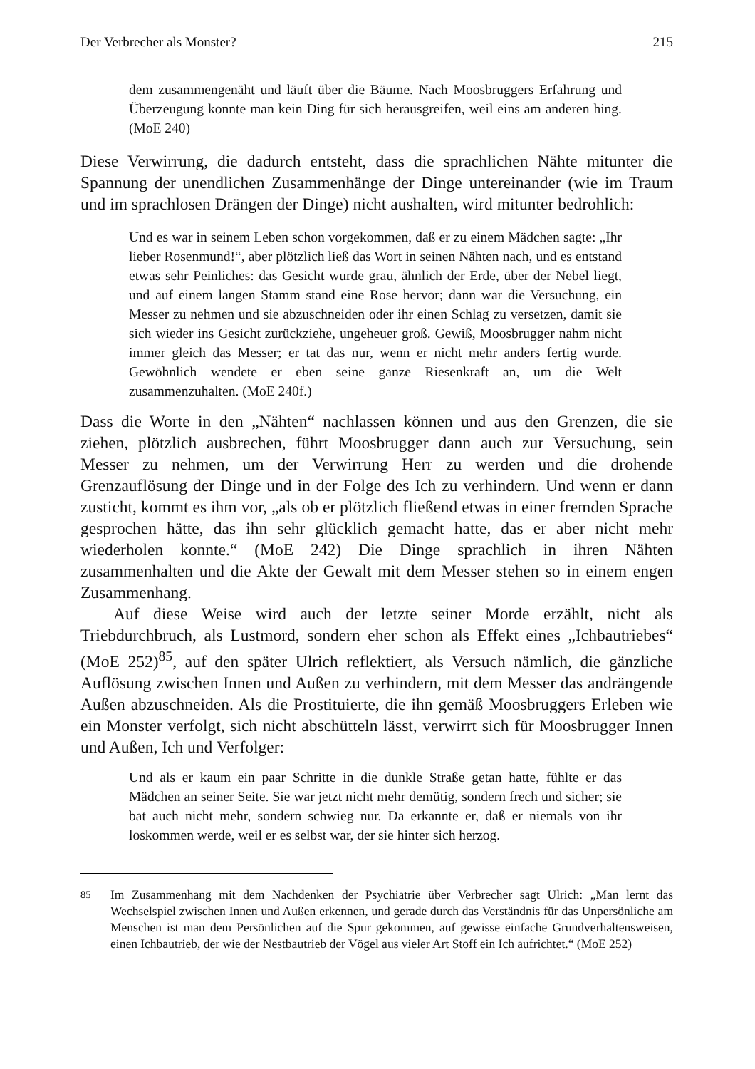Der Verbrecher als Monster? 215
dem zusammengenäht und läuft über die Bäume. Nach Moosbruggers Erfahrung und Überzeugung konnte man kein Ding für sich herausgreifen, weil eins am anderen hing. (MoE 240)
Diese Verwirrung, die dadurch entsteht, dass die sprachlichen Nähte mitunter die Spannung der unendlichen Zusammenhänge der Dinge untereinander (wie im Traum und im sprachlosen Drängen der Dinge) nicht aushalten, wird mitunter bedrohlich:
Und es war in seinem Leben schon vorgekommen, daß er zu einem Mädchen sagte: „Ihr lieber Rosenmund!“, aber plötzlich ließ das Wort in seinen Nähten nach, und es entstand etwas sehr Peinliches: das Gesicht wurde grau, ähnlich der Erde, über der Nebel liegt, und auf einem langen Stamm stand eine Rose hervor; dann war die Versuchung, ein Messer zu nehmen und sie abzuschneiden oder ihr einen Schlag zu versetzen, damit sie sich wieder ins Gesicht zurückziehe, ungeheuer groß. Gewiß, Moosbrugger nahm nicht immer gleich das Messer; er tat das nur, wenn er nicht mehr anders fertig wurde. Gewöhnlich wendete er eben seine ganze Riesenkraft an, um die Welt zusammenzuhalten. (MoE 240f.)
Dass die Worte in den „Nähten“ nachlassen können und aus den Grenzen, die sie ziehen, plötzlich ausbrechen, führt Moosbrugger dann auch zur Versuchung, sein Messer zu nehmen, um der Verwirrung Herr zu werden und die drohende Grenzauflösung der Dinge und in der Folge des Ich zu verhindern. Und wenn er dann zusticht, kommt es ihm vor, „als ob er plötzlich fließend etwas in einer fremden Sprache gesprochen hätte, das ihn sehr glücklich gemacht hatte, das er aber nicht mehr wiederholen konnte.“ (MoE 242) Die Dinge sprachlich in ihren Nähten zusammenhalten und die Akte der Gewalt mit dem Messer stehen so in einem engen Zusammenhang.
Auf diese Weise wird auch der letzte seiner Morde erzählt, nicht als Triebdurchbruch, als Lustmord, sondern eher schon als Effekt eines „Ichbautriebes“ (MoE 252)<sup>85</sup>, auf den später Ulrich reflektiert, als Versuch nämlich, die gänzliche Auflösung zwischen Innen und Außen zu verhindern, mit dem Messer das andrängende Außen abzuschneiden. Als die Prostituierte, die ihn gemäß Moosbruggers Erleben wie ein Monster verfolgt, sich nicht abschütteln lässt, verwirrt sich für Moosbrugger Innen und Außen, Ich und Verfolger:
Und als er kaum ein paar Schritte in die dunkle Straße getan hatte, fühlte er das Mädchen an seiner Seite. Sie war jetzt nicht mehr demütig, sondern frech und sicher; sie bat auch nicht mehr, sondern schwieg nur. Da erkannte er, daß er niemals von ihr loskommen werde, weil er es selbst war, der sie hinter sich herzog.
<sup>85</sup> Im Zusammenhang mit dem Nachdenken der Psychiatrie über Verbrecher sagt Ulrich: „Man lernt das Wechselspiel zwischen Innen und Außen erkennen, und gerade durch das Verständnis für das Unpersönliche am Menschen ist man dem Persönlichen auf die Spur gekommen, auf gewisse einfache Grundverhaltensweisen, einen Ichbautrieb, der wie der Nestbautrieb der Vögel aus vieler Art Stoff ein Ich aufrichtet.“ (MoE 252)